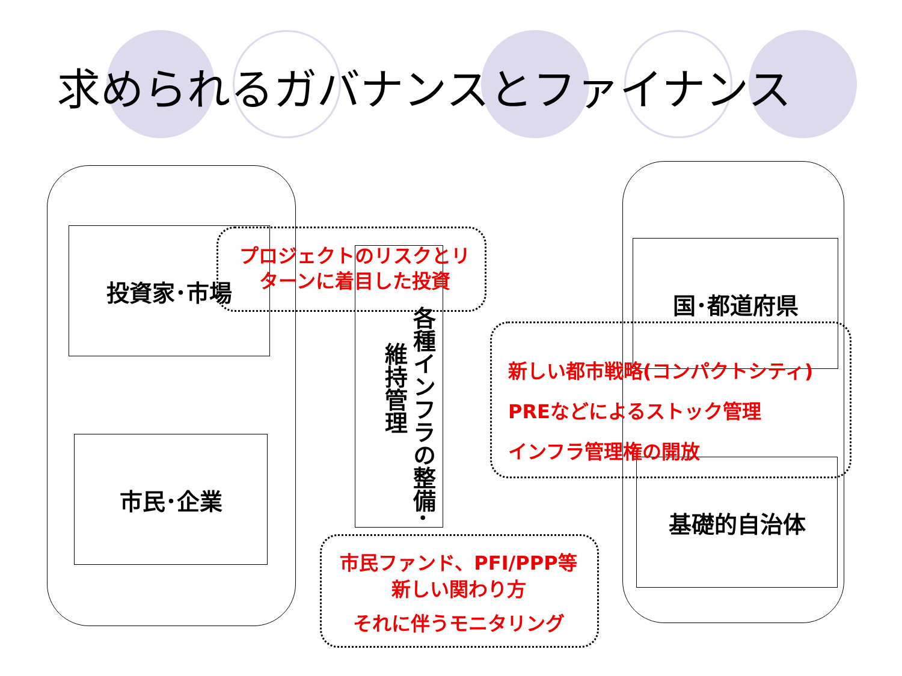求められるガバナンスとファイナンス
投資家･市場
市民･企業
国･都道府県
基礎的自治体
各種インフラの整備･
維持管理
プロジェクトのリスクとリターンに着目した投資
新しい都市戦略(コンパクトシティ)
PREなどによるストック管理
インフラ管理権の開放
市民ファンド、PFI/PPP等
新しい関わり方
それに伴うモニタリング